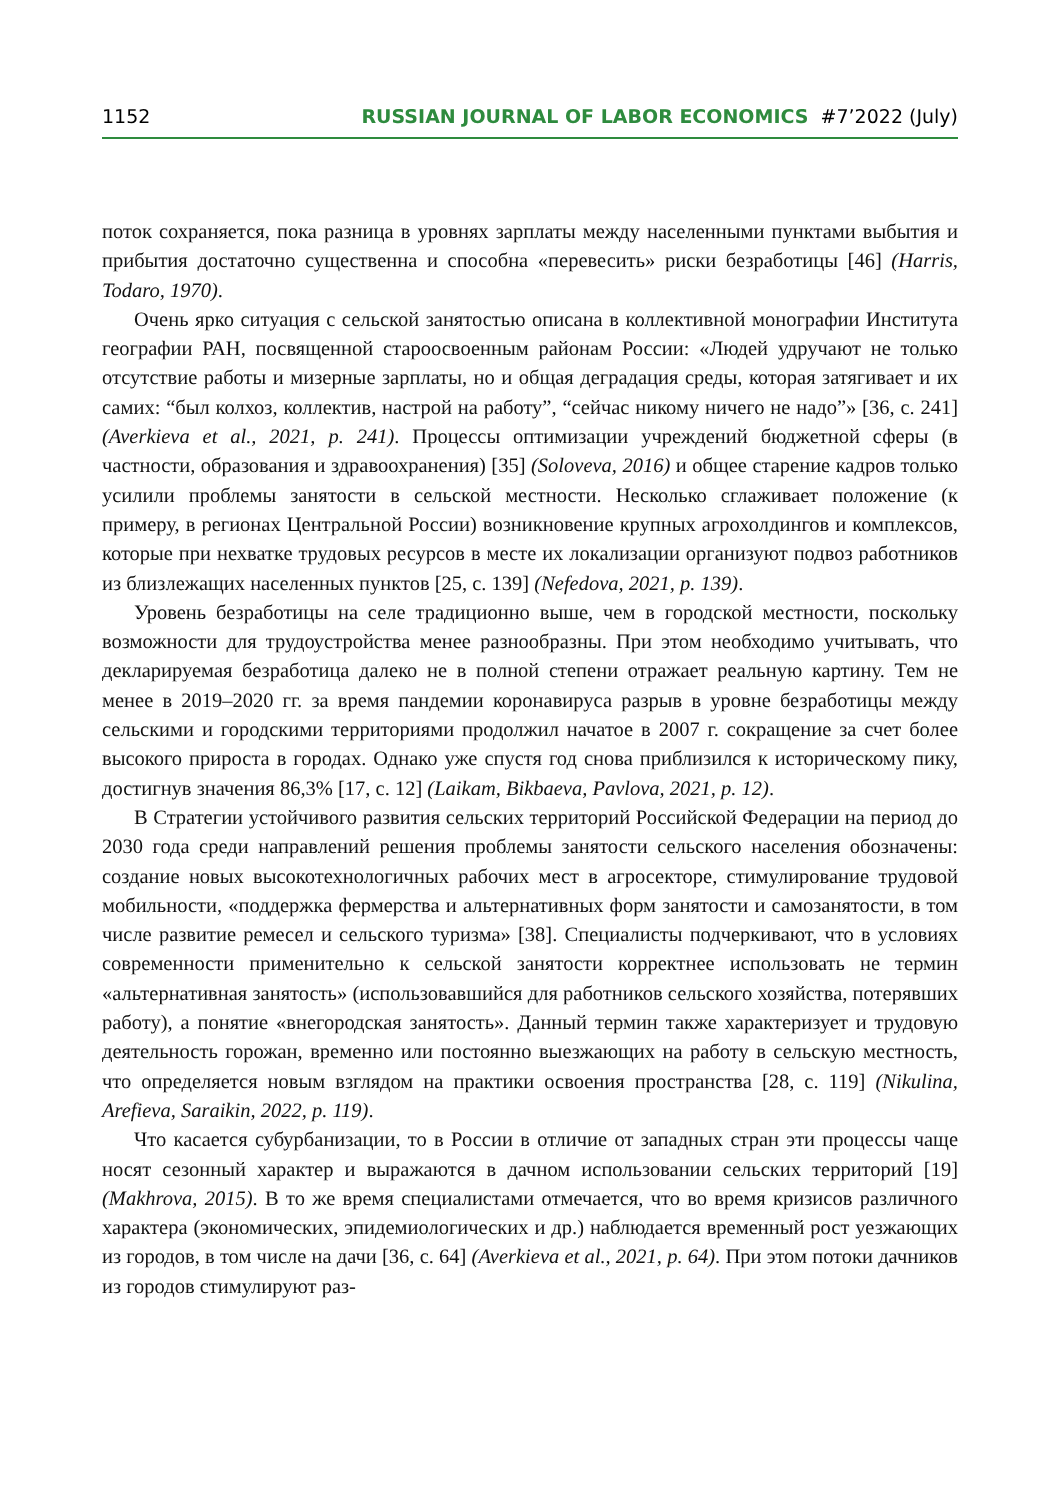1152 RUSSIAN JOURNAL OF LABOR ECONOMICS #7’2022 (July)
поток сохраняется, пока разница в уровнях зарплаты между населенными пунктами выбытия и прибытия достаточно существенна и способна «перевесить» риски безработицы [46] (Harris, Todaro, 1970).
Очень ярко ситуация с сельской занятостью описана в коллективной монографии Института географии РАН, посвященной староосвоенным районам России: «Людей удручают не только отсутствие работы и мизерные зарплаты, но и общая деградация среды, которая затягивает и их самих: “был колхоз, коллектив, настрой на работу”, “сейчас никому ничего не надо”» [36, с. 241] (Averkieva et al., 2021, p. 241). Процессы оптимизации учреждений бюджетной сферы (в частности, образования и здравоохранения) [35] (Soloveva, 2016) и общее старение кадров только усилили проблемы занятости в сельской местности. Несколько сглаживает положение (к примеру, в регионах Центральной России) возникновение крупных агрохолдингов и комплексов, которые при нехватке трудовых ресурсов в месте их локализации организуют подвоз работников из близлежащих населенных пунктов [25, с. 139] (Nefedova, 2021, p. 139).
Уровень безработицы на селе традиционно выше, чем в городской местности, поскольку возможности для трудоустройства менее разнообразны. При этом необходимо учитывать, что декларируемая безработица далеко не в полной степени отражает реальную картину. Тем не менее в 2019–2020 гг. за время пандемии коронавируса разрыв в уровне безработицы между сельскими и городскими территориями продолжил начатое в 2007 г. сокращение за счет более высокого прироста в городах. Однако уже спустя год снова приблизился к историческому пику, достигнув значения 86,3% [17, с. 12] (Laikam, Bikbaeva, Pavlova, 2021, p. 12).
В Стратегии устойчивого развития сельских территорий Российской Федерации на период до 2030 года среди направлений решения проблемы занятости сельского населения обозначены: создание новых высокотехнологичных рабочих мест в агросекторе, стимулирование трудовой мобильности, «поддержка фермерства и альтернативных форм занятости и самозанятости, в том числе развитие ремесел и сельского туризма» [38]. Специалисты подчеркивают, что в условиях современности применительно к сельской занятости корректнее использовать не термин «альтернативная занятость» (использовавшийся для работников сельского хозяйства, потерявших работу), а понятие «внегородская занятость». Данный термин также характеризует и трудовую деятельность горожан, временно или постоянно выезжающих на работу в сельскую местность, что определяется новым взглядом на практики освоения пространства [28, с. 119] (Nikulina, Arefieva, Saraikin, 2022, p. 119).
Что касается субурбанизации, то в России в отличие от западных стран эти процессы чаще носят сезонный характер и выражаются в дачном использовании сельских территорий [19] (Makhrova, 2015). В то же время специалистами отмечается, что во время кризисов различного характера (экономических, эпидемиологических и др.) наблюдается временный рост уезжающих из городов, в том числе на дачи [36, с. 64] (Averkieva et al., 2021, p. 64). При этом потоки дачников из городов стимулируют раз-